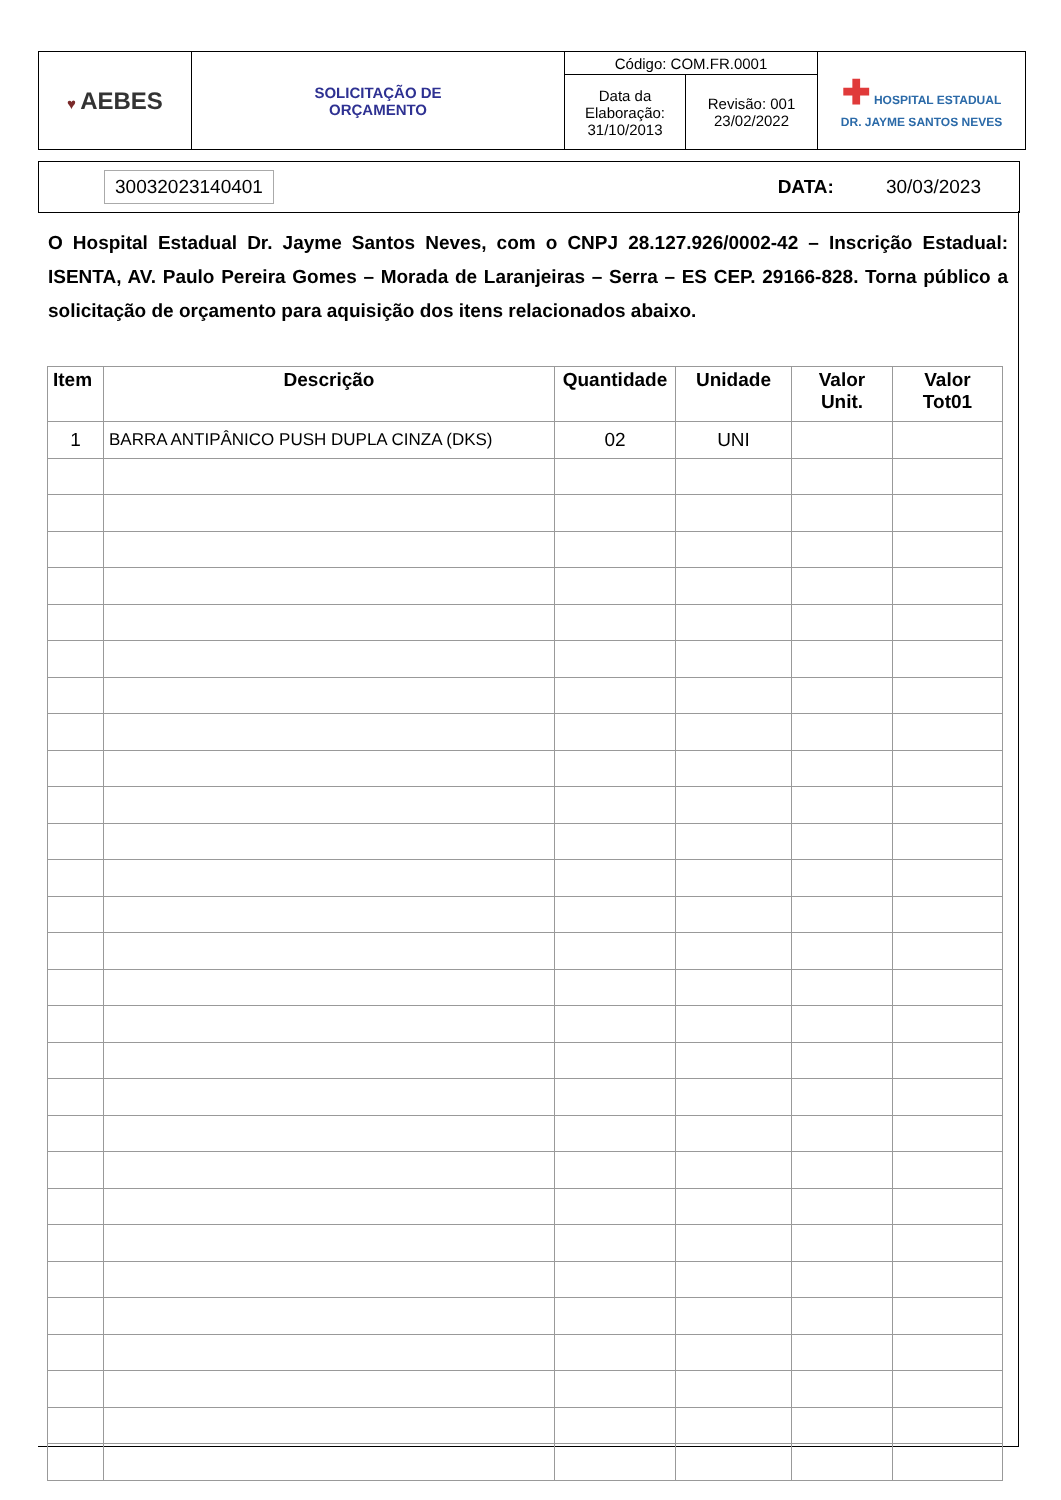| ♥ AEBES | SOLICITAÇÃO DE ORÇAMENTO | Código: COM.FR.0001 | | ✚ HOSPITAL ESTADUAL DR. JAYME SANTOS NEVES |
| | | Data da Elaboração: 31/10/2013 | Revisão: 001 23/02/2022 | |
30032023140401 DATA: 30/03/2023
O Hospital Estadual Dr. Jayme Santos Neves, com o CNPJ 28.127.926/0002-42 – Inscrição Estadual: ISENTA, AV. Paulo Pereira Gomes – Morada de Laranjeiras – Serra – ES CEP. 29166-828. Torna público a solicitação de orçamento para aquisição dos itens relacionados abaixo.
| Item | Descrição | Quantidade | Unidade | Valor Unit. | Valor Tot01 |
| --- | --- | --- | --- | --- | --- |
| 1 | BARRA ANTIPÂNICO PUSH DUPLA CINZA (DKS) | 02 | UNI | | |